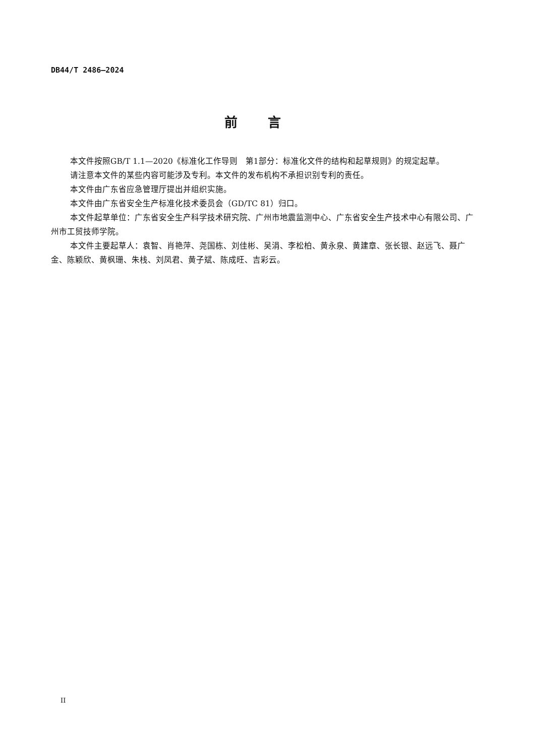DB44/T 2486—2024
前言
本文件按照GB/T 1.1—2020《标准化工作导则　第1部分：标准化文件的结构和起草规则》的规定起草。
请注意本文件的某些内容可能涉及专利。本文件的发布机构不承担识别专利的责任。
本文件由广东省应急管理厅提出并组织实施。
本文件由广东省安全生产标准化技术委员会（GD/TC 81）归口。
本文件起草单位：广东省安全生产科学技术研究院、广州市地震监测中心、广东省安全生产技术中心有限公司、广州市工贸技师学院。
本文件主要起草人：袁智、肖艳萍、尧国栋、刘佳彬、吴涓、李松柏、黄永泉、黄建章、张长银、赵远飞、聂广金、陈颖欣、黄枫珊、朱栈、刘凤君、黄子斌、陈成旺、吉彩云。
II